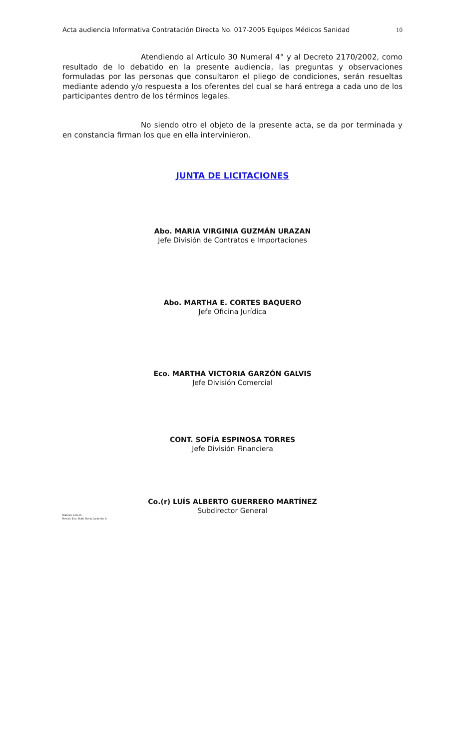Acta audiencia Informativa Contratación Directa No. 017-2005 Equipos Médicos Sanidad 10
Atendiendo al Artículo 30 Numeral 4° y al Decreto 2170/2002, como resultado de lo debatido en la presente audiencia, las preguntas y observaciones formuladas por las personas que consultaron el pliego de condiciones, serán resueltas mediante adendo y/o respuesta a los oferentes del cual se hará entrega a cada uno de los participantes dentro de los términos legales.
No siendo otro el objeto de la presente acta, se da por terminada y en constancia firman los que en ella intervinieron.
JUNTA DE LICITACIONES
Abo. MARIA VIRGINIA GUZMÁN URAZAN
Jefe División de Contratos e Importaciones
Abo. MARTHA E. CORTES BAQUERO
Jefe Oficina Jurídica
Eco. MARTHA VICTORIA GARZÓN GALVIS
Jefe División Comercial
CONT. SOFÍA ESPINOSA TORRES
Jefe División Financiera
Co.(r) LUÍS ALBERTO GUERRERO MARTÍNEZ
Subdirector General
Elaboró: Lilia O.
Revisó: Eco. Ruth Stella Calderón N.